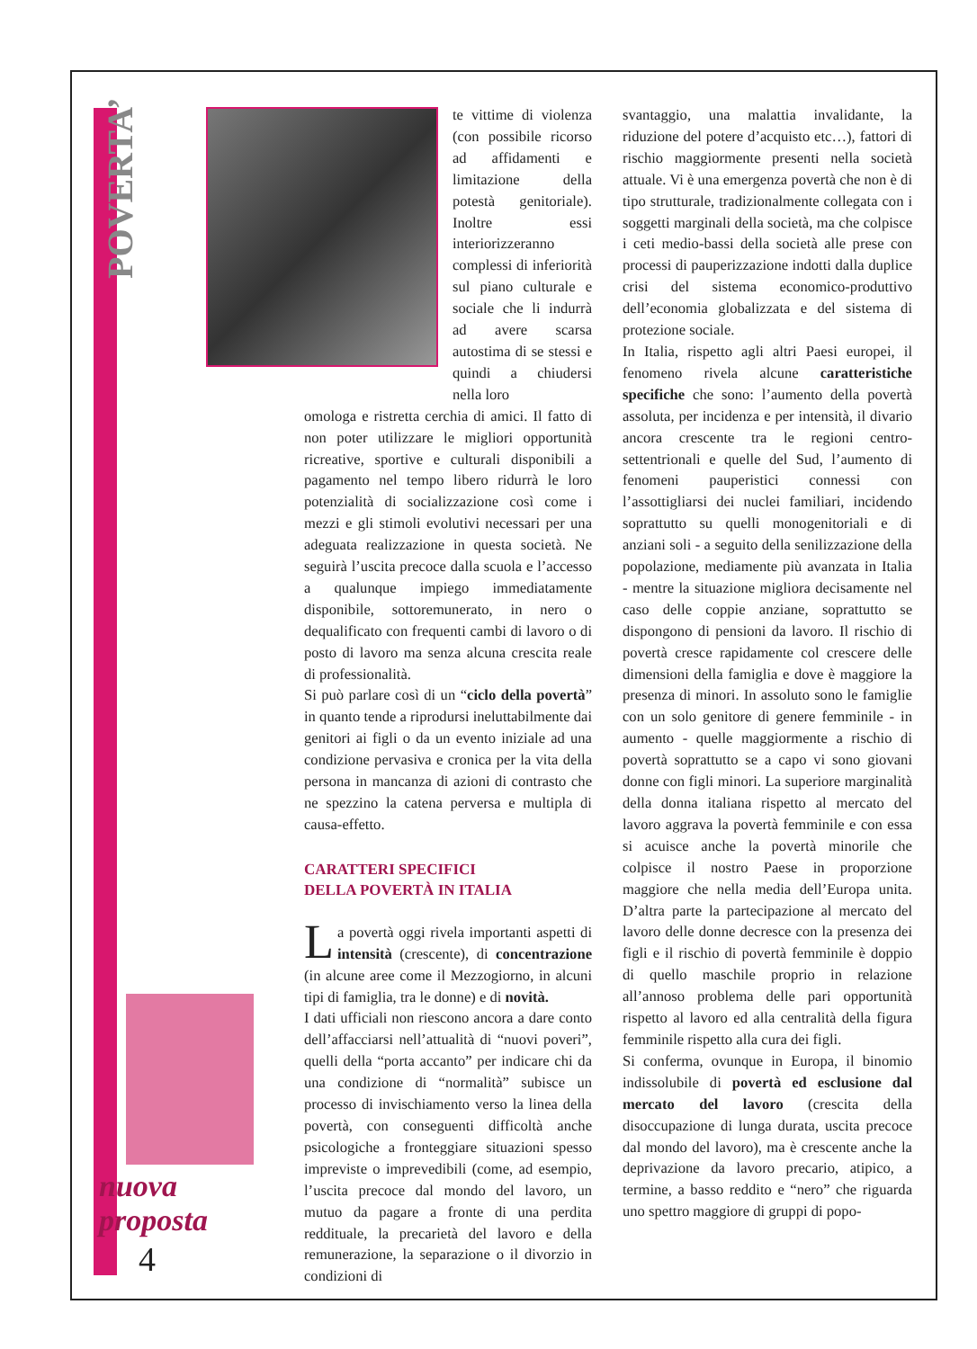POVERTA’
nuova
proposta
4
te vittime di violenza (con possibile ricorso ad affidamenti e limitazione della potestà genitoriale). Inoltre essi interiorizzeranno complessi di inferiorità sul piano culturale e sociale che li indurrà ad avere scarsa autostima di se stessi e quindi a chiudersi nella loro
omologa e ristretta cerchia di amici. Il fatto di non poter utilizzare le migliori opportunità ricreative, sportive e culturali disponibili a pagamento nel tempo libero ridurrà le loro potenzialità di socializzazione così come i mezzi e gli stimoli evolutivi necessari per una adeguata realizzazione in questa società. Ne seguirà l’uscita precoce dalla scuola e l’accesso a qualunque impiego immediatamente disponibile, sottoremunerato, in nero o dequalificato con frequenti cambi di lavoro o di posto di lavoro ma senza alcuna crescita reale di professionalità.
Si può parlare così di un “ciclo della povertà” in quanto tende a riprodursi ineluttabilmente dai genitori ai figli o da un evento iniziale ad una condizione pervasiva e cronica per la vita della persona in mancanza di azioni di contrasto che ne spezzino la catena perversa e multipla di causa-effetto.
CARATTERI SPECIFICI
DELLA POVERTÀ IN ITALIA
La povertà oggi rivela importanti aspetti di intensità (crescente), di concentrazione (in alcune aree come il Mezzogiorno, in alcuni tipi di famiglia, tra le donne) e di novità.
I dati ufficiali non riescono ancora a dare conto dell’affacciarsi nell’attualità di “nuovi poveri”, quelli della “porta accanto” per indicare chi da una condizione di “normalità” subisce un processo di invischiamento verso la linea della povertà, con conseguenti difficoltà anche psicologiche a fronteggiare situazioni spesso impreviste o imprevedibili (come, ad esempio, l’uscita precoce dal mondo del lavoro, un mutuo da pagare a fronte di una perdita reddituale, la precarietà del lavoro e della remunerazione, la separazione o il divorzio in condizioni di
svantaggio, una malattia invalidante, la riduzione del potere d’acquisto etc…), fattori di rischio maggiormente presenti nella società attuale. Vi è una emergenza povertà che non è di tipo strutturale, tradizionalmente collegata con i soggetti marginali della società, ma che colpisce i ceti medio-bassi della società alle prese con processi di pauperizzazione indotti dalla duplice crisi del sistema economico-produttivo dell’economia globalizzata e del sistema di protezione sociale.
In Italia, rispetto agli altri Paesi europei, il fenomeno rivela alcune caratteristiche specifiche che sono: l’aumento della povertà assoluta, per incidenza e per intensità, il divario ancora crescente tra le regioni centro-settentrionali e quelle del Sud, l’aumento di fenomeni pauperistici connessi con l’assottigliarsi dei nuclei familiari, incidendo soprattutto su quelli monogenitoriali e di anziani soli - a seguito della senilizzazione della popolazione, mediamente più avanzata in Italia - mentre la situazione migliora decisamente nel caso delle coppie anziane, soprattutto se dispongono di pensioni da lavoro. Il rischio di povertà cresce rapidamente col crescere delle dimensioni della famiglia e dove è maggiore la presenza di minori. In assoluto sono le famiglie con un solo genitore di genere femminile - in aumento - quelle maggiormente a rischio di povertà soprattutto se a capo vi sono giovani donne con figli minori. La superiore marginalità della donna italiana rispetto al mercato del lavoro aggrava la povertà femminile e con essa si acuisce anche la povertà minorile che colpisce il nostro Paese in proporzione maggiore che nella media dell’Europa unita. D’altra parte la partecipazione al mercato del lavoro delle donne decresce con la presenza dei figli e il rischio di povertà femminile è doppio di quello maschile proprio in relazione all’annoso problema delle pari opportunità rispetto al lavoro ed alla centralità della figura femminile rispetto alla cura dei figli.
Si conferma, ovunque in Europa, il binomio indissolubile di povertà ed esclusione dal mercato del lavoro (crescita della disoccupazione di lunga durata, uscita precoce dal mondo del lavoro), ma è crescente anche la deprivazione da lavoro precario, atipico, a termine, a basso reddito e “nero” che riguarda uno spettro maggiore di gruppi di popo-